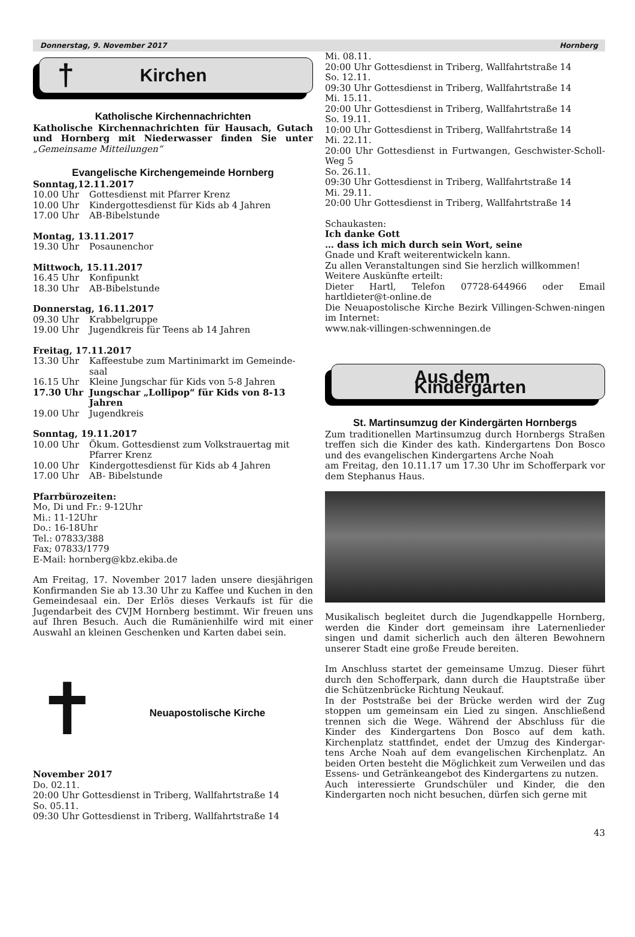Donnerstag, 9. November 2017 Hornberg
† Kirchen
Katholische Kirchennachrichten
Katholische Kirchennachrichten für Hausach, Gutach und Hornberg mit Niederwasser finden Sie unter „Gemeinsame Mitteilungen“
Evangelische Kirchengemeinde Hornberg
Sonntag,12.11.2017
10.00 Uhr Gottesdienst mit Pfarrer Krenz
10.00 Uhr Kindergottesdienst für Kids ab 4 Jahren
17.00 Uhr AB-Bibelstunde
Montag, 13.11.2017
19.30 Uhr Posaunenchor
Mittwoch, 15.11.2017
16.45 Uhr Konfipunkt
18.30 Uhr AB-Bibelstunde
Donnerstag, 16.11.2017
09.30 Uhr Krabbelgruppe
19.00 Uhr Jugendkreis für Teens ab 14 Jahren
Freitag, 17.11.2017
13.30 Uhr Kaffeestube zum Martinimarkt im Gemeinde-saal
16.15 Uhr Kleine Jungschar für Kids von 5-8 Jahren
17.30 Uhr Jungschar „Lollipop“ für Kids von 8-13 Jahren
19.00 Uhr Jugendkreis
Sonntag, 19.11.2017
10.00 Uhr Ökum. Gottesdienst zum Volkstrauertag mit Pfarrer Krenz
10.00 Uhr Kindergottesdienst für Kids ab 4 Jahren
17.00 Uhr AB- Bibelstunde
Pfarrbürozeiten:
Mo, Di und Fr.: 9-12Uhr
Mi.: 11-12Uhr
Do.: 16-18Uhr
Tel.: 07833/388
Fax; 07833/1779
E-Mail: hornberg@kbz.ekiba.de
Am Freitag, 17. November 2017 laden unsere diesjährigen Konfirmanden Sie ab 13.30 Uhr zu Kaffee und Kuchen in den Gemeindesaal ein. Der Erlös dieses Verkaufs ist für die Jugendarbeit des CVJM Hornberg bestimmt. Wir freuen uns auf Ihren Besuch. Auch die Rumänienhilfe wird mit einer Auswahl an kleinen Geschenken und Karten dabei sein.
✝
Neuapostolische Kirche
November 2017
Do. 02.11.
20:00 Uhr Gottesdienst in Triberg, Wallfahrtstraße 14
So. 05.11.
09:30 Uhr Gottesdienst in Triberg, Wallfahrtstraße 14
Mi. 08.11.
20:00 Uhr Gottesdienst in Triberg, Wallfahrtstraße 14
So. 12.11.
09:30 Uhr Gottesdienst in Triberg, Wallfahrtstraße 14
Mi. 15.11.
20:00 Uhr Gottesdienst in Triberg, Wallfahrtstraße 14
So. 19.11.
10:00 Uhr Gottesdienst in Triberg, Wallfahrtstraße 14
Mi. 22.11.
20:00 Uhr Gottesdienst in Furtwangen, Geschwister-Scholl-Weg 5
So. 26.11.
09:30 Uhr Gottesdienst in Triberg, Wallfahrtstraße 14
Mi. 29.11.
20:00 Uhr Gottesdienst in Triberg, Wallfahrtstraße 14
Schaukasten:
Ich danke Gott
… dass ich mich durch sein Wort, seine
Gnade und Kraft weiterentwickeln kann.
Zu allen Veranstaltungen sind Sie herzlich willkommen!
Weitere Auskünfte erteilt:
Dieter Hartl, Telefon 07728-644966 oder Email hartldieter@t-online.de
Die Neuapostolische Kirche Bezirk Villingen-Schwen-ningen im Internet:
www.nak-villingen-schwenningen.de
Aus dem Kindergarten
St. Martinsumzug der Kindergärten Hornbergs
Zum traditionellen Martinsumzug durch Hornbergs Straßen treffen sich die Kinder des kath. Kindergartens Don Bosco und des evangelischen Kindergartens Arche Noah
am Freitag, den 10.11.17 um 17.30 Uhr im Schofferpark vor dem Stephanus Haus.
Musikalisch begleitet durch die Jugendkappelle Hornberg, werden die Kinder dort gemeinsam ihre Laternenlieder singen und damit sicherlich auch den älteren Bewohnern unserer Stadt eine große Freude bereiten.
Im Anschluss startet der gemeinsame Umzug. Dieser führt durch den Schofferpark, dann durch die Hauptstraße über die Schützenbrücke Richtung Neukauf.
In der Poststraße bei der Brücke werden wird der Zug stoppen um gemeinsam ein Lied zu singen. Anschließend trennen sich die Wege. Während der Abschluss für die Kinder des Kindergartens Don Bosco auf dem kath. Kirchenplatz stattfindet, endet der Umzug des Kindergar-tens Arche Noah auf dem evangelischen Kirchenplatz. An beiden Orten besteht die Möglichkeit zum Verweilen und das Essens- und Getränkeangebot des Kindergartens zu nutzen.
Auch interessierte Grundschüler und Kinder, die den Kindergarten noch nicht besuchen, dürfen sich gerne mit
43